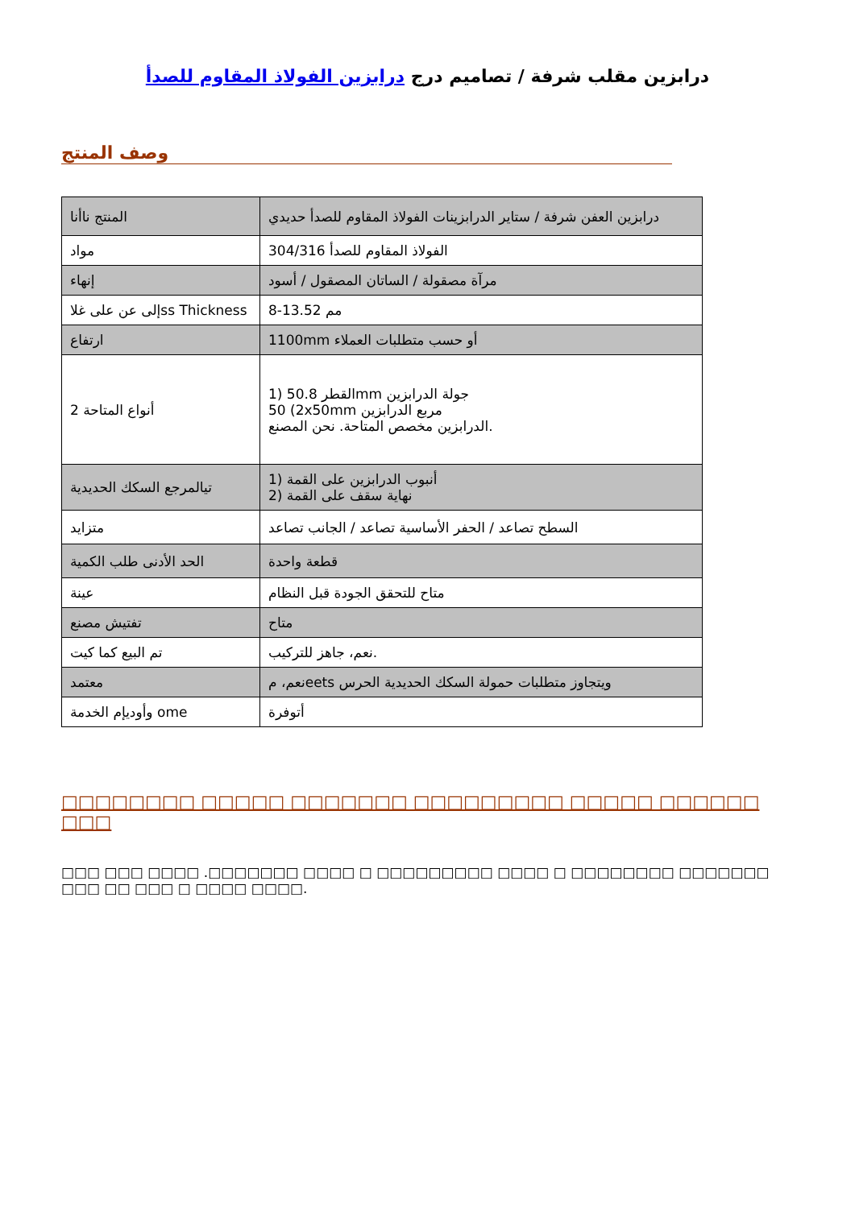درابزين مقلب شرفة / تصاميم درج درابزين الفولاذ المقاوم للصدأ
وصف المنتج
| المنتج نا​أنا | درابزين العفن شرفة / ستاير الدرابزينات الفولاذ المقاوم للصدأ حديدي |
| مواد | 304/316 الفولاذ المقاوم للصدأ |
| إنهاء | مرآة مصقولة / الساتان المصقول / أسود |
| إلى عن على غلاss Thickness | 8-13.52 مم |
| ارتفاع | 1100mm أو حسب متطلبات العملاء |
| أنواع المتاحة 2 | 1) 50.8 القطرmm جولة الدرابزين 50 (2x50mm مربع الدرابزين الدرابزين مخصص المتاحة. نحن المصنع. |
| تيالمرجع السكك الحديدية | 1) أنبوب الدرابزين على القمة 2) نهاية سقف على القمة |
| متزايد | السطح تصاعد / الحفر الأساسية تصاعد / الجانب تصاعد |
| الحد الأدنى طلب الكمية | قطعة واحدة |
| عينة | متاح للتحقق الجودة قبل النظام |
| تفتيش مصنع | متاح |
| تم البيع كما كيت | نعم، جاهز للتركيب. |
| معتمد | نعم، مeets ويتجاوز متطلبات حمولة السكك الحديدية الحرس |
| وأوديإم الخدمة ome | أتوفرة |
□□□□□□□□ □□□□□ □□□□□□□ □□□□□□□□□ □□□□□ □□□□□□ □□□
□□□ □□□ □□□□ .□□□□□□□ □□□□ □ □□□□□□□□□ □□□□ □ □□□□□□□□ □□□□□□□ □□□ □□ □□□ □ □□□□ □□□□.